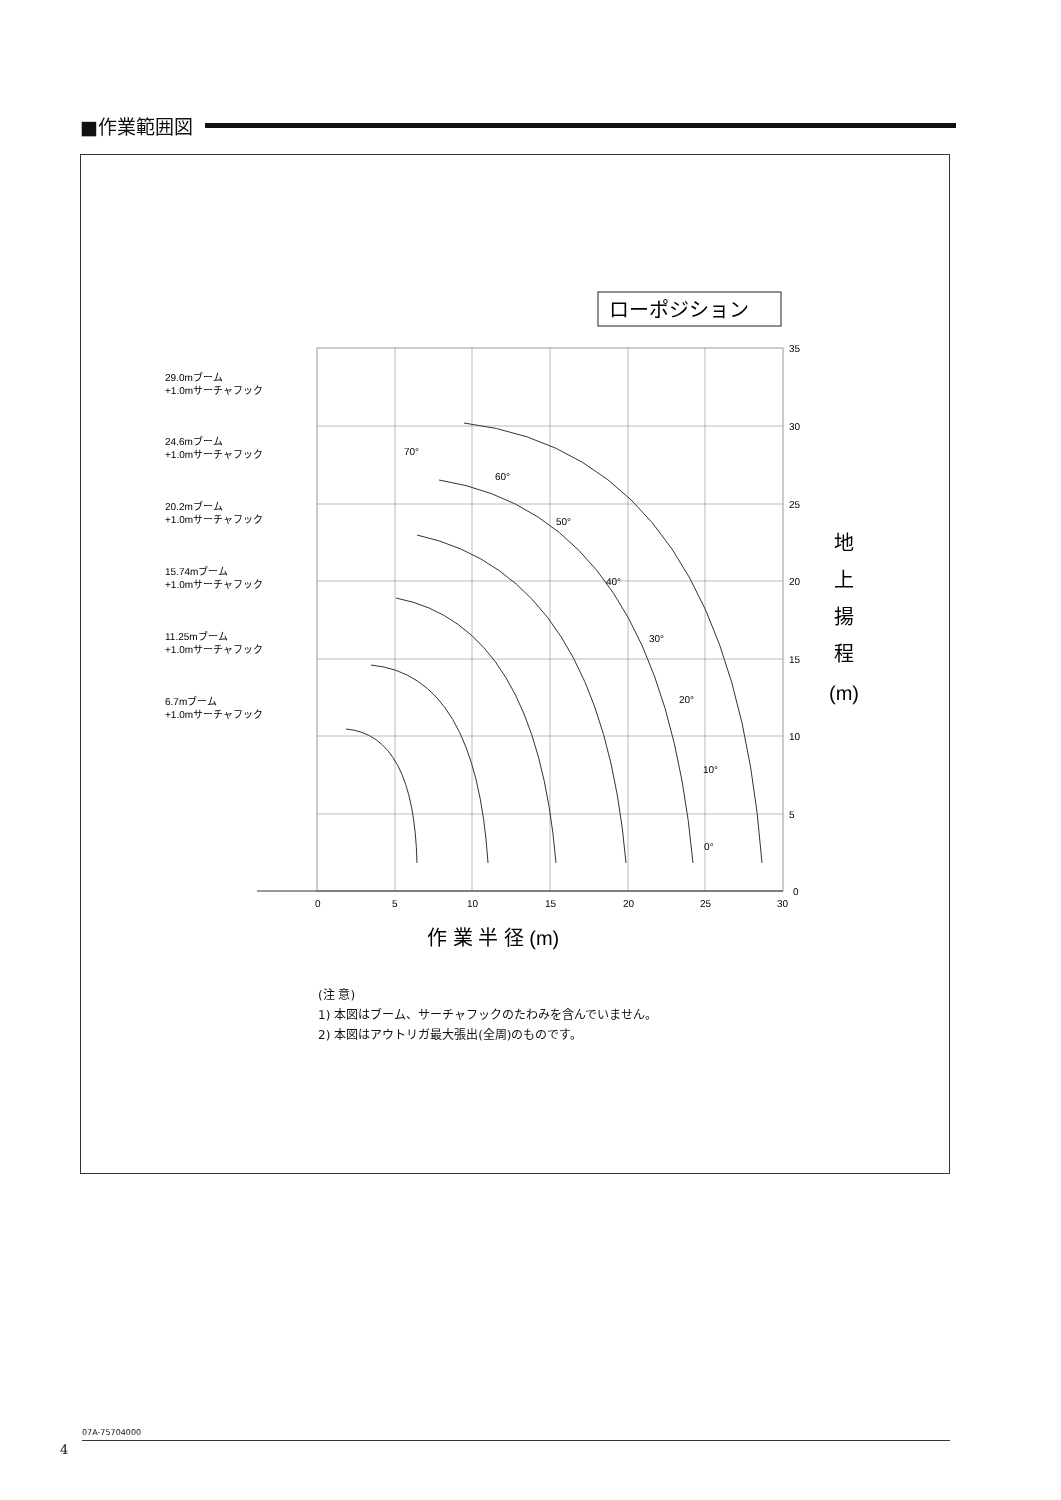■作業範囲図
ローポジション
35
30
25
20
15
10
5
0
0
5
10
15
20
25
30
70°
60°
50°
40°
30°
20°
10°
0°
29.0mブーム
+1.0mサーチャフック
24.6mブーム
+1.0mサーチャフック
20.2mブーム
+1.0mサーチャフック
15.74mブーム
+1.0mサーチャフック
11.25mブーム
+1.0mサーチャフック
6.7mブーム
+1.0mサーチャフック
地
上
揚
程
(m)
作 業 半 径 (m)
(注 意)
1) 本図はブーム、サーチャフックのたわみを含んでいません。
2) 本図はアウトリガ最大張出(全周)のものです。
07A-75704000
4